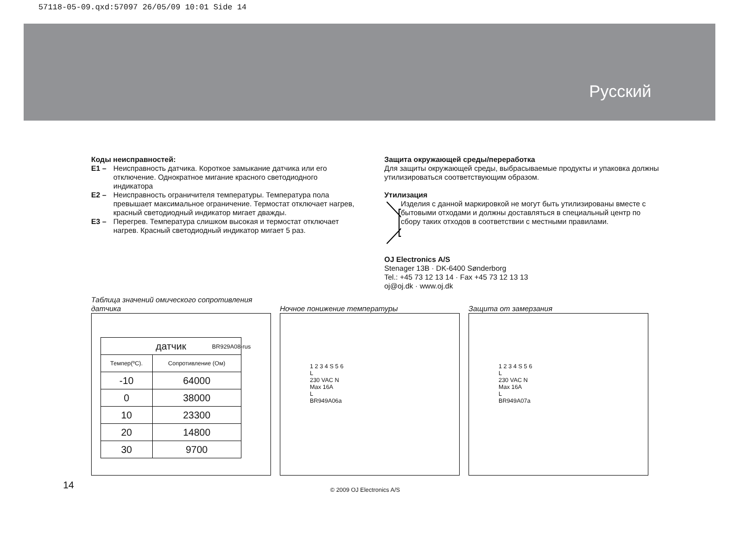57118-05-09.qxd:57097 26/05/09 10:01 Side 14
Русский
Коды неисправностей:
E1 – Неисправность датчика. Короткое замыкание датчика или его отключение. Однократное мигание красного светодиодного индикатора
E2 – Неисправность ограничителя температуры. Температура пола превышает максимальное ограничение. Термостат отключает нагрев, красный светодиодный индикатор мигает дважды.
E3 – Перегрев. Температура слишком высокая и термостат отключает нагрев. Красный светодиодный индикатор мигает 5 раз.
Защита окружающей среды/переработка
Для защиты окружающей среды, выбрасываемые продукты и упаковка должны утилизироваться соответствующим образом.
Утилизация
Изделия с данной маркировкой не могут быть утилизированы вместе с бытовыми отходами и должны доставляться в специальный центр по сбору таких отходов в соответствии с местными правилами.
OJ Electronics A/S
Stenager 13B · DK-6400 Sønderborg
Tel.: +45 73 12 13 14 · Fax +45 73 12 13 13
oj@oj.dk · www.oj.dk
Таблица значений омического сопротивления датчика
| датчик | |
| --- | --- |
| Темпер(ºC). | Сопротивление (Ом) |
| -10 | 64000 |
| 0 | 38000 |
| 10 | 23300 |
| 20 | 14800 |
| 30 | 9700 |
BR929A08-rus
Ночное понижение температуры
1 2 3 4 S 5 6
L
230 VAC N
Max 16A
L
BR949A06a
Защита от замерзания
1 2 3 4 S 5 6
L
230 VAC N
Max 16A
L
BR949A07a
14 © 2009 OJ Electronics A/S